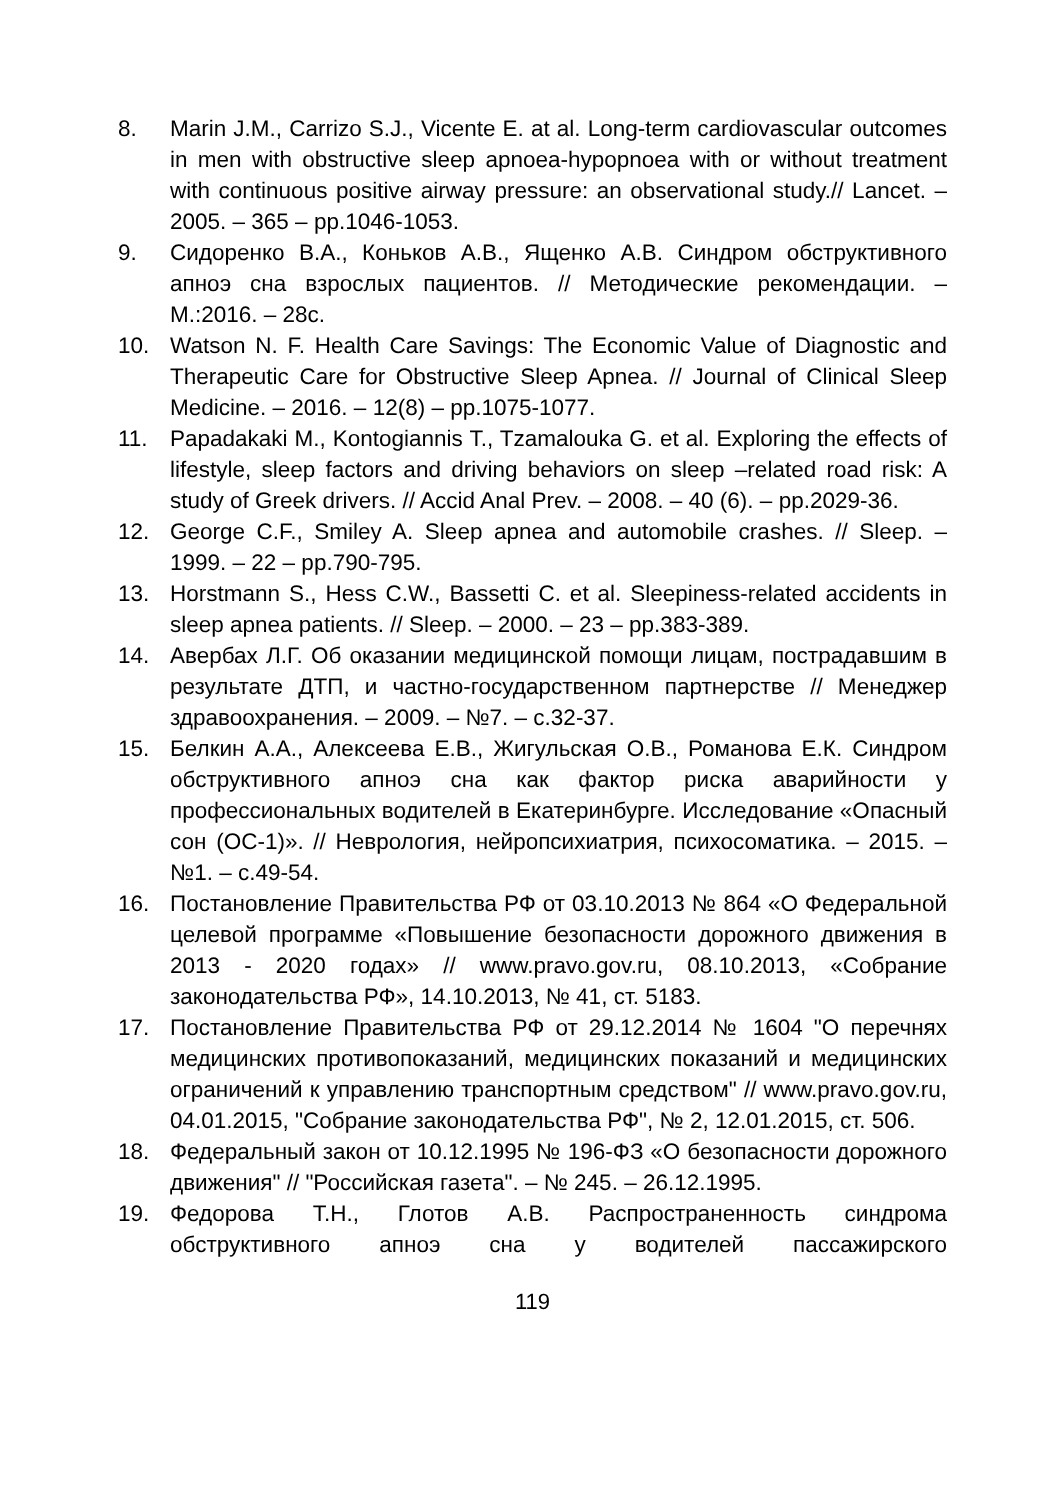8. Marin J.M., Carrizo S.J., Vicente E. at al. Long-term cardiovascular outcomes in men with obstructive sleep apnoea-hypopnoea with or without treatment with continuous positive airway pressure: an observational study.// Lancet. – 2005. – 365 – pp.1046-1053.
9. Сидоренко В.А., Коньков А.В., Ященко А.В. Синдром обструктивного апноэ сна взрослых пациентов. // Методические рекомендации. – М.:2016. – 28с.
10. Watson N. F. Health Care Savings: The Economic Value of Diagnostic and Therapeutic Care for Obstructive Sleep Apnea. // Journal of Clinical Sleep Medicine. – 2016. – 12(8) – pp.1075-1077.
11. Papadakaki M., Kontogiannis T., Tzamalouka G. et al. Exploring the effects of lifestyle, sleep factors and driving behaviors on sleep –related road risk: A study of Greek drivers. // Accid Anal Prev. – 2008. – 40 (6). – pp.2029-36.
12. George C.F., Smiley A. Sleep apnea and automobile crashes. // Sleep. – 1999. – 22 – pp.790-795.
13. Horstmann S., Hess C.W., Bassetti C. et al. Sleepiness-related accidents in sleep apnea patients. // Sleep. – 2000. – 23 – pp.383-389.
14. Авербах Л.Г. Об оказании медицинской помощи лицам, пострадавшим в результате ДТП, и частно-государственном партнерстве // Менеджер здравоохранения. – 2009. – №7. – с.32-37.
15. Белкин А.А., Алексеева Е.В., Жигульская О.В., Романова Е.К. Синдром обструктивного апноэ сна как фактор риска аварийности у профессиональных водителей в Екатеринбурге. Исследование «Опасный сон (ОС-1)». // Неврология, нейропсихиатрия, психосоматика. – 2015. – №1. – с.49-54.
16. Постановление Правительства РФ от 03.10.2013 № 864 «О Федеральной целевой программе «Повышение безопасности дорожного движения в 2013 - 2020 годах» // www.pravo.gov.ru, 08.10.2013, «Собрание законодательства РФ», 14.10.2013, № 41, ст. 5183.
17. Постановление Правительства РФ от 29.12.2014 № 1604 "О перечнях медицинских противопоказаний, медицинских показаний и медицинских ограничений к управлению транспортным средством" // www.pravo.gov.ru, 04.01.2015, "Собрание законодательства РФ", № 2, 12.01.2015, ст. 506.
18. Федеральный закон от 10.12.1995 № 196-ФЗ «О безопасности дорожного движения" // "Российская газета". – № 245. – 26.12.1995.
19. Федорова Т.Н., Глотов А.В. Распространенность синдрома обструктивного апноэ сна у водителей пассажирского
119